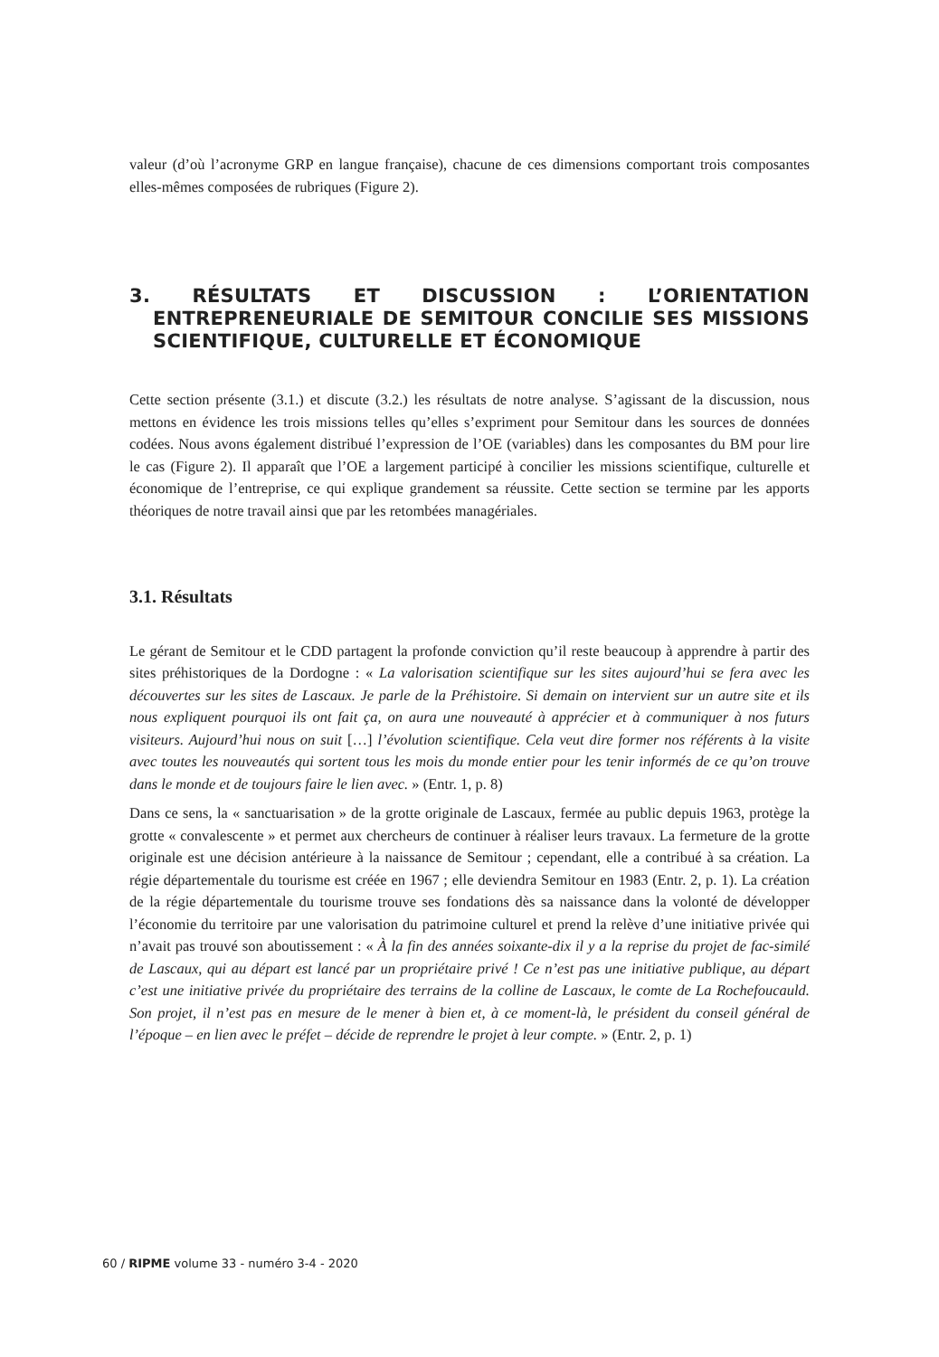valeur (d’où l’acronyme GRP en langue française), chacune de ces dimensions comportant trois composantes elles-mêmes composées de rubriques (Figure 2).
3. RÉSULTATS ET DISCUSSION : L’ORIENTATION ENTREPRENEURIALE DE SEMITOUR CONCILIE SES MISSIONS SCIENTIFIQUE, CULTURELLE ET ÉCONOMIQUE
Cette section présente (3.1.) et discute (3.2.) les résultats de notre analyse. S’agissant de la discussion, nous mettons en évidence les trois missions telles qu’elles s’expriment pour Semitour dans les sources de données codées. Nous avons également distribué l’expression de l’OE (variables) dans les composantes du BM pour lire le cas (Figure 2). Il apparaît que l’OE a largement participé à concilier les missions scientifique, culturelle et économique de l’entreprise, ce qui explique grandement sa réussite. Cette section se termine par les apports théoriques de notre travail ainsi que par les retombées managériales.
3.1. Résultats
Le gérant de Semitour et le CDD partagent la profonde conviction qu’il reste beaucoup à apprendre à partir des sites préhistoriques de la Dordogne : « La valorisation scientifique sur les sites aujourd’hui se fera avec les découvertes sur les sites de Lascaux. Je parle de la Préhistoire. Si demain on intervient sur un autre site et ils nous expliquent pourquoi ils ont fait ça, on aura une nouveauté à apprécier et à communiquer à nos futurs visiteurs. Aujourd’hui nous on suit […] l’évolution scientifique. Cela veut dire former nos référents à la visite avec toutes les nouveautés qui sortent tous les mois du monde entier pour les tenir informés de ce qu’on trouve dans le monde et de toujours faire le lien avec. » (Entr. 1, p. 8)
Dans ce sens, la « sanctuarisation » de la grotte originale de Lascaux, fermée au public depuis 1963, protège la grotte « convalescente » et permet aux chercheurs de continuer à réaliser leurs travaux. La fermeture de la grotte originale est une décision antérieure à la naissance de Semitour ; cependant, elle a contribué à sa création. La régie départementale du tourisme est créée en 1967 ; elle deviendra Semitour en 1983 (Entr. 2, p. 1). La création de la régie départementale du tourisme trouve ses fondations dès sa naissance dans la volonté de développer l’économie du territoire par une valorisation du patrimoine culturel et prend la relève d’une initiative privée qui n’avait pas trouvé son aboutissement : « À la fin des années soixante-dix il y a la reprise du projet de fac-similé de Lascaux, qui au départ est lancé par un propriétaire privé ! Ce n’est pas une initiative publique, au départ c’est une initiative privée du propriétaire des terrains de la colline de Lascaux, le comte de La Rochefoucauld. Son projet, il n’est pas en mesure de le mener à bien et, à ce moment-là, le président du conseil général de l’époque – en lien avec le préfet – décide de reprendre le projet à leur compte. » (Entr. 2, p. 1)
60 / RIPME volume 33 - numéro 3-4 - 2020